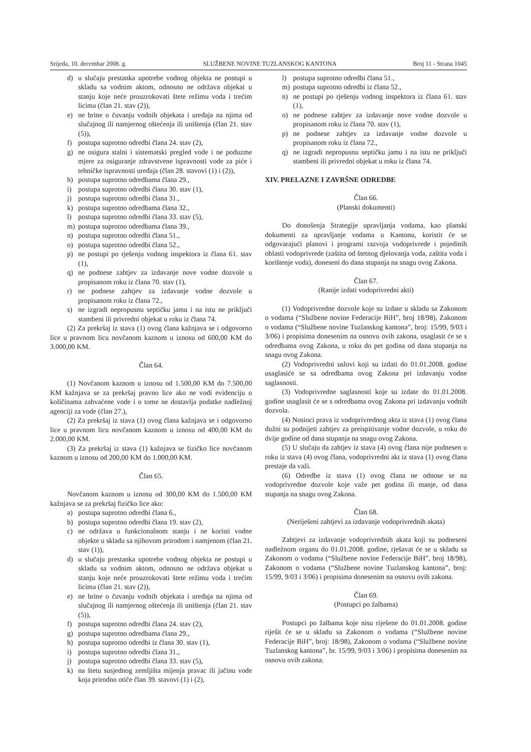Srijeda, 10. decembar 2008. g. SLUŽBENE NOVINE TUZLANSKOG KANTONA Broj 11 - Strana 1045
d) u slučaju prestanka upotrebe vodnog objekta ne postupi u skladu sa vodnim aktom, odnosno ne održava objekat u stanju koje neće prouzrokovati štete režimu voda i trećim licima (član 21. stav (2)),
e) ne brine o čuvanju vodnih objekata i uređaja na njima od slučajnog ili namjernog oštećenja ili uništenja (član 21. stav (5)),
f) postupa suprotno odredbi člana 24. stav (2),
g) ne osigura stalni i sistematski pregled vode i ne poduzme mjere za osiguranje zdravstvene ispravnosti vode za piće i tehničke ispravnosti uređaja (član 28. stavovi (1) i (2)),
h) postupa suprotno odredbama člana 29.,
i) postupa suprotno odredbi člana 30. stav (1),
j) postupa suprotno odredbi člana 31.,
k) postupa suprotno odredbama člana 32.,
l) postupa suprotno odredbi člana 33. stav (5),
m) postupa suprotno odredbama člana 39.,
n) postupa suprotno odredbi člana 51.,
o) postupa suprotno odredbi člana 52.,
p) ne postupi po rješenju vodnog inspektora iz člana 61. stav (1),
q) ne podnese zahtjev za izdavanje nove vodne dozvole u propisanom roku iz člana 70. stav (1),
r) ne podnese zahtjev za izdavanje vodne dozvole u propisanom roku iz člana 72.,
s) ne izgradi nepropusnu septičku jamu i na istu ne priključi stambeni ili privredni objekat u roku iz člana 74.
(2) Za prekršaj iz stava (1) ovog člana kažnjava se i odgovorno lice u pravnom licu novčanom kaznom u iznosu od 600,00 KM do 3.000,00 KM.
Član 64.
(1) Novčanom kaznom u iznosu od 1.500,00 KM do 7.500,00 KM kažnjava se za prekršaj pravno lice ako ne vodi evidenciju o količinama zahvaćene vode i o tome ne dostavlja podatke nadležnoj agenciji za vode (član 27.),
(2) Za prekršaj iz stava (1) ovog člana kažnjava se i odgovorno lice u pravnom licu novčanom kaznom u iznosu od 400,00 KM do 2.000,00 KM.
(3) Za prekršaj iz stava (1) kažnjava se fizičko lice novčanom kaznom u iznosu od 200,00 KM do 1.000,00 KM.
Član 65.
Novčanom kaznom u iznosu od 300,00 KM do 1.500,00 KM kažnjava se za prekršaj fizičko lice ako:
a) postupa suprotno odredbi člana 6.,
b) postupa suprotno odredbi člana 19. stav (2),
c) ne održava u funkcionalnom stanju i ne koristi vodne objekte u skladu sa njihovom prirodom i namjenom (član 21. stav (1)),
d) u slučaju prestanka upotrebe vodnog objekta ne postupi u skladu sa vodnim aktom, odnosno ne održava objekat u stanju koje neće prouzrokovati štete režimu voda i trećim licima (član 21. stav (2)),
e) ne brine o čuvanju vodnih objekata i uređaja na njima od slučajnog ili namjernog oštećenja ili uništenja (član 21. stav (5)),
f) postupa suprotno odredbi člana 24. stav (2),
g) postupa suprotno odredbama člana 29.,
h) postupa suprotno odredbi iz člana 30. stav (1),
i) postupa suprotno odredbi člana 31.,
j) postupa suprotno odredbi člana 33. stav (5),
k) na štetu susjednog zemljišta mijenja pravac ili jačinu vode koja prirodno otiče član 39. stavovi (1) i (2),
l) postupa suprotno odredbi člana 51.,
m) postupa suprotno odredbi iz člana 52.,
n) ne postupi po rješenju vodnog inspektora iz člana 61. stav (1),
o) ne podnese zahtjev za izdavanje nove vodne dozvole u propisanom roku iz člana 70. stav (1),
p) ne podnese zahtjev za izdavanje vodne dozvole u propisanom roku iz člana 72.,
q) ne izgradi nepropusnu septičku jamu i na istu ne priključi stambeni ili privredni objekat u roku iz člana 74.
XIV. PRELAZNE I ZAVRŠNE ODREDBE
Član 66.
(Planski dokumenti)
Do donošenja Strategije upravljanja vodama, kao planski dokumenti za upravljanje vodama u Kantonu, koristit će se odgovarajući planovi i programi razvoja vodoprivrede i pojedinih oblasti vodoprivrede (zaštita od štetnog djelovanja voda, zaštita voda i korištenje voda), doneseni do dana stupanja na snagu ovog Zakona.
Član 67.
(Ranije izdati vodoprivredni akti)
(1) Vodoprivredne dozvole koje su izdate u skladu sa Zakonom o vodama (“Službene novine Federacije BiH”, broj 18/98), Zakonom o vodama (“Službene novine Tuzlanskog kantona”, broj: 15/99, 9/03 i 3/06) i propisima donesenim na osnovu ovih zakona, usaglasit će se s odredbama ovog Zakona, u roku do pet godina od dana stupanja na snagu ovog Zakona.
(2) Vodoprivredni uslovi koji su izdati do 01.01.2008. godine usaglasiće se sa odredbama ovog Zakona pri izdavanju vodne saglasnosti.
(3) Vodoprivredne saglasnosti koje su izdate do 01.01.2008. godine usaglasit će se s odredbama ovog Zakona pri izdavanju vodnih dozvola.
(4) Nosioci prava iz vodoprivrednog akta iz stava (1) ovog člana dužni su podnijeti zahtjev za preispitivanje vodne dozvole, u roku do dvije godine od dana stupanja na snagu ovog Zakona.
(5) U slučaju da zahtjev iz stava (4) ovog člana nije podnesen u roku iz stava (4) ovog člana, vodoprivredni akt iz stava (1) ovog člana prestaje da važi.
(6) Odredbe iz stava (1) ovog člana ne odnose se na vodoprivredne dozvole koje važe pet godina ili manje, od dana stupanja na snagu ovog Zakona.
Član 68.
(Neriješeni zahtjevi za izdavanje vodoprivrednih akata)
Zahtjevi za izdavanje vodoprivrednih akata koji su podneseni nadležnom organu do 01.01.2008. godine, rješavat će se u skladu sa Zakonom o vodama (“Službene novine Federacije BiH”, broj 18/98), Zakonom o vodama (“Službene novine Tuzlanskog kantona”, broj: 15/99, 9/03 i 3/06) i propisima donesenim na osnovu ovih zakona.
Član 69.
(Postupci po žalbama)
Postupci po žalbama koje nisu riješene do 01.01.2008. godine riješit će se u skladu sa Zakonom o vodama (“Službene novine Federacije BiH”, broj: 18/98), Zakonom o vodama (“Službene novine Tuzlanskog kantona”, br. 15/99, 9/03 i 3/06) i propisima donesenim na osnovu ovih zakona.